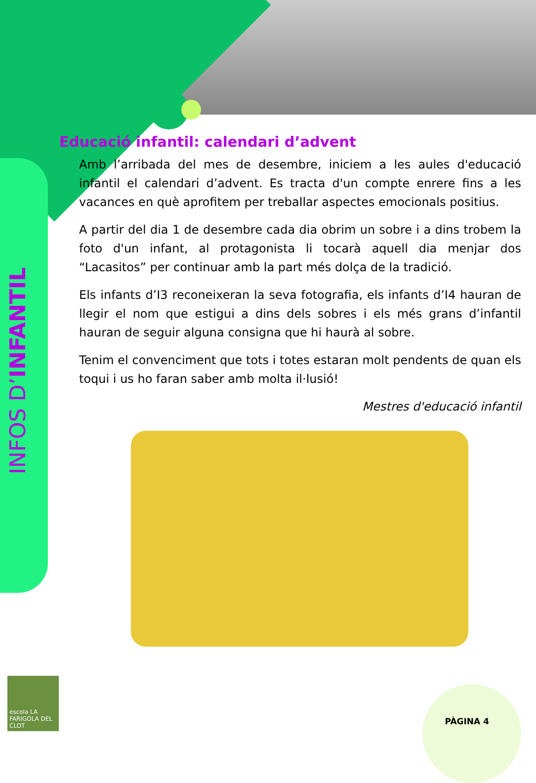INFOS D’INFANTIL
Educació infantil: calendari d’advent
Amb l’arribada del mes de desembre, iniciem a les aules d'educació infantil el calendari d’advent. Es tracta d'un compte enrere fins a les vacances en què aprofitem per treballar aspectes emocionals positius.
A partir del dia 1 de desembre cada dia obrim un sobre i a dins trobem la foto d'un infant, al protagonista li tocarà aquell dia menjar dos “Lacasitos” per continuar amb la part més dolça de la tradició.
Els infants d’I3 reconeixeran la seva fotografia, els infants d’I4 hauran de llegir el nom que estigui a dins dels sobres i els més grans d’infantil hauran de seguir alguna consigna que hi haurà al sobre.
Tenim el convenciment que tots i totes estaran molt pendents de quan els toqui i us ho faran saber amb molta il·lusió!
Mestres d'educació infantil
escola LA FARIGOLA DEL CLOT
PÀGINA 4